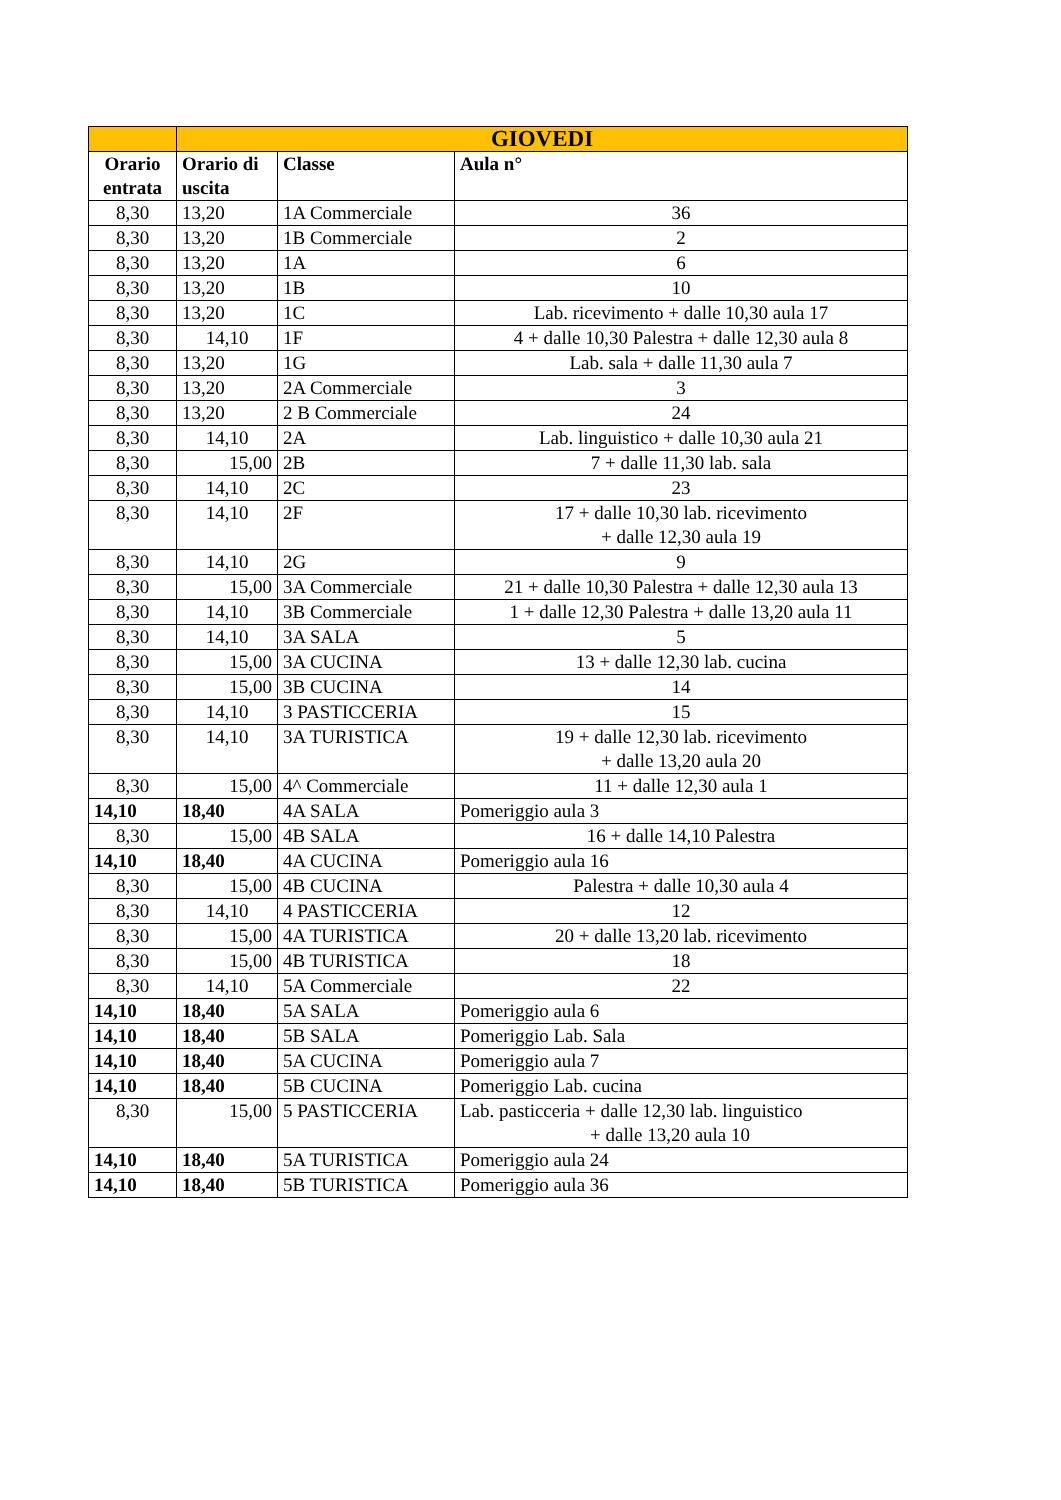| | GIOVEDI | | |
| --- | --- | --- | --- |
| Orario entrata | Orario di uscita | Classe | Aula n° |
| 8,30 | 13,20 | 1A Commerciale | 36 |
| 8,30 | 13,20 | 1B Commerciale | 2 |
| 8,30 | 13,20 | 1A | 6 |
| 8,30 | 13,20 | 1B | 10 |
| 8,30 | 13,20 | 1C | Lab. ricevimento + dalle 10,30 aula 17 |
| 8,30 | 14,10 | 1F | 4 + dalle 10,30 Palestra + dalle 12,30 aula 8 |
| 8,30 | 13,20 | 1G | Lab. sala + dalle 11,30 aula 7 |
| 8,30 | 13,20 | 2A Commerciale | 3 |
| 8,30 | 13,20 | 2 B Commerciale | 24 |
| 8,30 | 14,10 | 2A | Lab. linguistico + dalle 10,30 aula 21 |
| 8,30 | 15,00 | 2B | 7 + dalle 11,30 lab. sala |
| 8,30 | 14,10 | 2C | 23 |
| 8,30 | 14,10 | 2F | 17 + dalle 10,30 lab. ricevimento + dalle 12,30 aula 19 |
| 8,30 | 14,10 | 2G | 9 |
| 8,30 | 15,00 | 3A Commerciale | 21 + dalle 10,30 Palestra + dalle 12,30 aula 13 |
| 8,30 | 14,10 | 3B Commerciale | 1 + dalle 12,30 Palestra + dalle 13,20 aula 11 |
| 8,30 | 14,10 | 3A SALA | 5 |
| 8,30 | 15,00 | 3A CUCINA | 13 + dalle 12,30 lab. cucina |
| 8,30 | 15,00 | 3B CUCINA | 14 |
| 8,30 | 14,10 | 3 PASTICCERIA | 15 |
| 8,30 | 14,10 | 3A TURISTICA | 19 + dalle 12,30 lab. ricevimento + dalle 13,20 aula 20 |
| 8,30 | 15,00 | 4^ Commerciale | 11 + dalle 12,30 aula 1 |
| 14,10 | 18,40 | 4A SALA | Pomeriggio aula 3 |
| 8,30 | 15,00 | 4B SALA | 16 + dalle 14,10 Palestra |
| 14,10 | 18,40 | 4A CUCINA | Pomeriggio aula 16 |
| 8,30 | 15,00 | 4B CUCINA | Palestra + dalle 10,30 aula 4 |
| 8,30 | 14,10 | 4 PASTICCERIA | 12 |
| 8,30 | 15,00 | 4A TURISTICA | 20 + dalle 13,20 lab. ricevimento |
| 8,30 | 15,00 | 4B TURISTICA | 18 |
| 8,30 | 14,10 | 5A Commerciale | 22 |
| 14,10 | 18,40 | 5A SALA | Pomeriggio aula 6 |
| 14,10 | 18,40 | 5B SALA | Pomeriggio Lab. Sala |
| 14,10 | 18,40 | 5A CUCINA | Pomeriggio aula 7 |
| 14,10 | 18,40 | 5B CUCINA | Pomeriggio Lab. cucina |
| 8,30 | 15,00 | 5 PASTICCERIA | Lab. pasticceria + dalle 12,30 lab. linguistico + dalle 13,20 aula 10 |
| 14,10 | 18,40 | 5A TURISTICA | Pomeriggio aula 24 |
| 14,10 | 18,40 | 5B TURISTICA | Pomeriggio aula 36 |